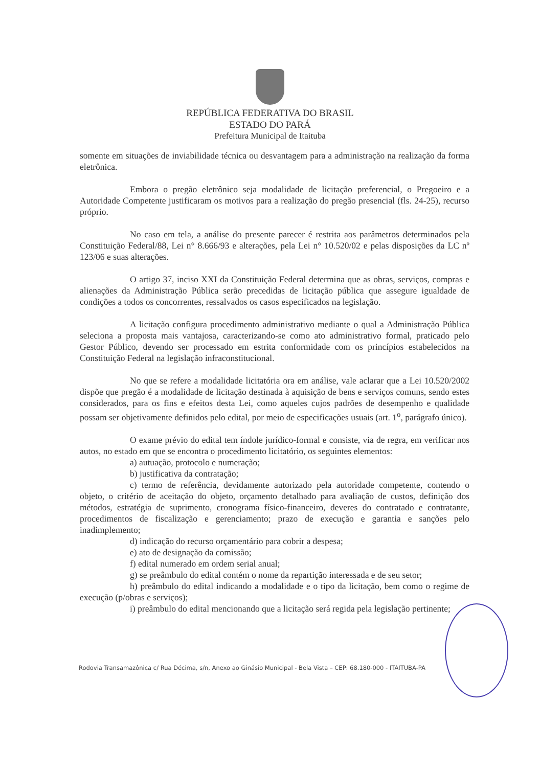REPÚBLICA FEDERATIVA DO BRASIL
ESTADO DO PARÁ
Prefeitura Municipal de Itaituba
somente em situações de inviabilidade técnica ou desvantagem para a administração na realização da forma eletrônica.
Embora o pregão eletrônico seja modalidade de licitação preferencial, o Pregoeiro e a Autoridade Competente justificaram os motivos para a realização do pregão presencial (fls. 24-25), recurso próprio.
No caso em tela, a análise do presente parecer é restrita aos parâmetros determinados pela Constituição Federal/88, Lei n° 8.666/93 e alterações, pela Lei n° 10.520/02 e pelas disposições da LC nº 123/06 e suas alterações.
O artigo 37, inciso XXI da Constituição Federal determina que as obras, serviços, compras e alienações da Administração Pública serão precedidas de licitação pública que assegure igualdade de condições a todos os concorrentes, ressalvados os casos especificados na legislação.
A licitação configura procedimento administrativo mediante o qual a Administração Pública seleciona a proposta mais vantajosa, caracterizando-se como ato administrativo formal, praticado pelo Gestor Público, devendo ser processado em estrita conformidade com os princípios estabelecidos na Constituição Federal na legislação infraconstitucional.
No que se refere a modalidade licitatória ora em análise, vale aclarar que a Lei 10.520/2002 dispõe que pregão é a modalidade de licitação destinada à aquisição de bens e serviços comuns, sendo estes considerados, para os fins e efeitos desta Lei, como aqueles cujos padrões de desempenho e qualidade possam ser objetivamente definidos pelo edital, por meio de especificações usuais (art. 1<sup>o</sup>, parágrafo único).
O exame prévio do edital tem índole jurídico-formal e consiste, via de regra, em verificar nos autos, no estado em que se encontra o procedimento licitatório, os seguintes elementos:
a) autuação, protocolo e numeração;
b) justificativa da contratação;
c) termo de referência, devidamente autorizado pela autoridade competente, contendo o objeto, o critério de aceitação do objeto, orçamento detalhado para avaliação de custos, definição dos métodos, estratégia de suprimento, cronograma físico-financeiro, deveres do contratado e contratante, procedimentos de fiscalização e gerenciamento; prazo de execução e garantia e sanções pelo inadimplemento;
d) indicação do recurso orçamentário para cobrir a despesa;
e) ato de designação da comissão;
f) edital numerado em ordem serial anual;
g) se preâmbulo do edital contém o nome da repartição interessada e de seu setor;
h) preâmbulo do edital indicando a modalidade e o tipo da licitação, bem como o regime de execução (p/obras e serviços);
i) preâmbulo do edital mencionando que a licitação será regida pela legislação pertinente;
Rodovia Transamazônica c/ Rua Décima, s/n, Anexo ao Ginásio Municipal - Bela Vista – CEP: 68.180-000 - ITAITUBA-PA